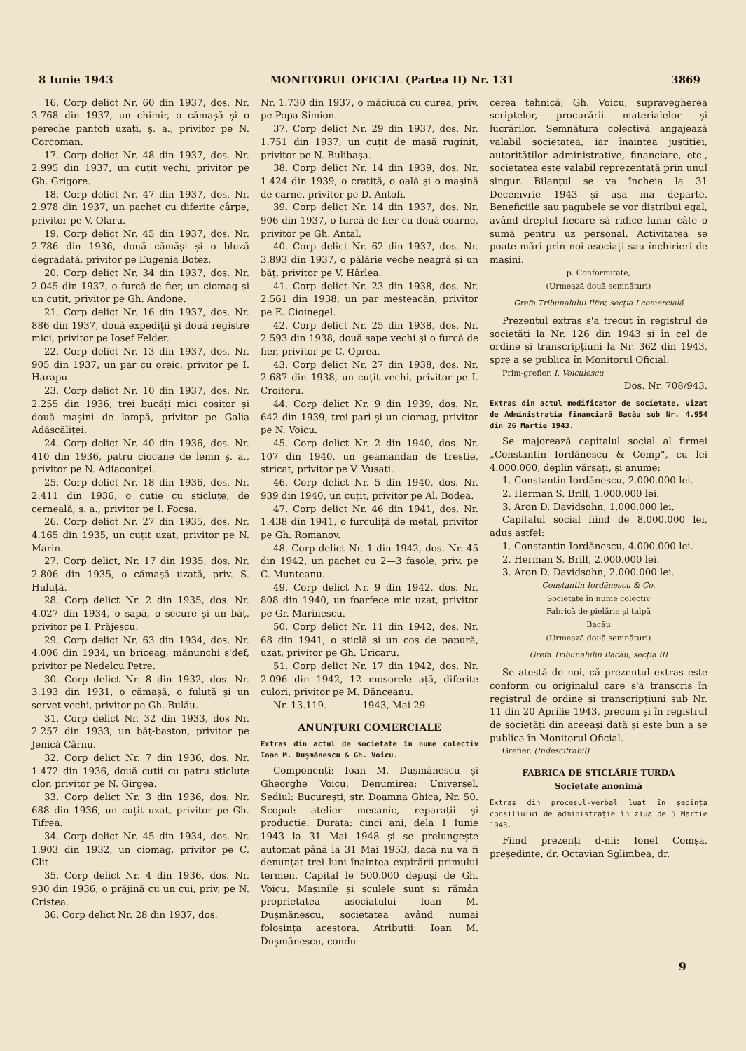8 Iunie 1943 MONITORUL OFICIAL (Partea II) Nr. 131 3869
16. Corp delict Nr. 60 din 1937, dos. Nr. 3.768 din 1937, un chimir, o cămașă și o pereche pantofi uzați, ș. a., privitor pe N. Corcoman.
17. Corp delict Nr. 48 din 1937, dos. Nr. 2.995 din 1937, un cuțit vechi, privitor pe Gh. Grigore.
18. Corp delict Nr. 47 din 1937, dos. Nr. 2.978 din 1937, un pachet cu diferite cârpe, privitor pe V. Olaru.
19. Corp delict Nr. 45 din 1937, dos. Nr. 2.786 din 1936, două cămăși și o bluză degradată, privitor pe Eugenia Botez.
20. Corp delict Nr. 34 din 1937, dos. Nr. 2.045 din 1937, o furcă de fier, un ciomag și un cuțit, privitor pe Gh. Andone.
21. Corp delict Nr. 16 din 1937, dos. Nr. 886 din 1937, două expediții și două registre mici, privitor pe Iosef Felder.
22. Corp delict Nr. 13 din 1937, dos. Nr. 905 din 1937, un par cu oreic, privitor pe I. Harapu.
23. Corp delict Nr. 10 din 1937, dos. Nr. 2.255 din 1936, trei bucăți mici cositor și două mașini de lampă, privitor pe Galia Adăscăliței.
24. Corp delict Nr. 40 din 1936, dos. Nr. 410 din 1936, patru ciocane de lemn ș. a., privitor pe N. Adiaconiței.
25. Corp delict Nr. 18 din 1936, dos. Nr. 2.411 din 1936, o cutie cu sticluțe, de cerneală, ș. a., privitor pe I. Focșa.
26. Corp delict Nr. 27 din 1935, dos. Nr. 4.165 din 1935, un cuțit uzat, privitor pe N. Marin.
27. Corp delict, Nr. 17 din 1935, dos. Nr. 2.806 din 1935, o cămașă uzată, priv. S. Huluță.
28. Corp delict Nr. 2 din 1935, dos. Nr. 4.027 din 1934, o sapă, o secure și un băț, privitor pe I. Prăjescu.
29. Corp delict Nr. 63 din 1934, dos. Nr. 4.006 din 1934, un briceag, mănunchi s'def, privitor pe Nedelcu Petre.
30. Corp delict Nr. 8 din 1932, dos. Nr. 3.193 din 1931, o cămașă, o fuluță și un șervet vechi, privitor pe Gh. Bulău.
31. Corp delict Nr. 32 din 1933, dos Nr. 2.257 din 1933, un băț-baston, privitor pe Jenică Cârnu.
32. Corp delict Nr. 7 din 1936, dos. Nr. 1.472 din 1936, două cutii cu patru sticluțe clor, privitor pe N. Girgea.
33. Corp delict Nr. 3 din 1936, dos. Nr. 688 din 1936, un cuțit uzat, privitor pe Gh. Tifrea.
34. Corp delict Nr. 45 din 1934, dos. Nr. 1.903 din 1932, un ciomag, privitor pe C. Clit.
35. Corp delict Nr. 4 din 1936, dos. Nr. 930 din 1936, o prăjină cu un cui, priv. pe N. Cristea.
36. Corp delict Nr. 28 din 1937, dos.
Nr. 1.730 din 1937, o măciucă cu curea, priv. pe Popa Simion.
37. Corp delict Nr. 29 din 1937, dos. Nr. 1.751 din 1937, un cuțit de masă ruginit, privitor pe N. Bulibașa.
38. Corp delict Nr. 14 din 1939, dos. Nr. 1.424 din 1939, o cratiță, o oală și o mașină de carne, privitor pe D. Antofi.
39. Corp delict Nr. 14 din 1937, dos. Nr. 906 din 1937, o furcă de fier cu două coarne, privitor pe Gh. Antal.
40. Corp delict Nr. 62 din 1937, dos. Nr. 3.893 din 1937, o pălărie veche neagră și un băț, privitor pe V. Hârlea.
41. Corp delict Nr. 23 din 1938, dos. Nr. 2.561 din 1938, un par mesteacăn, privitor pe E. Cioinegel.
42. Corp delict Nr. 25 din 1938, dos. Nr. 2.593 din 1938, două sape vechi și o furcă de fier, privitor pe C. Oprea.
43. Corp delict Nr. 27 din 1938, dos. Nr. 2.687 din 1938, un cuțit vechi, privitor pe I. Croitoru.
44. Corp delict Nr. 9 din 1939, dos. Nr. 642 din 1939, trei pari și un ciomag, privitor pe N. Voicu.
45. Corp delict Nr. 2 din 1940, dos. Nr. 107 din 1940, un geamandan de trestie, stricat, privitor pe V. Vusati.
46. Corp delict Nr. 5 din 1940, dos. Nr. 939 din 1940, un cuțit, privitor pe Al. Bodea.
47. Corp delict Nr. 46 din 1941, dos. Nr. 1.438 din 1941, o furculiță de metal, privitor pe Gh. Romanov.
48. Corp delict Nr. 1 din 1942, dos. Nr. 45 din 1942, un pachet cu 2—3 fasole, priv. pe C. Munteanu.
49. Corp delict Nr. 9 din 1942, dos. Nr. 808 din 1940, un foarfece mic uzat, privitor pe Gr. Marinescu.
50. Corp delict Nr. 11 din 1942, dos. Nr. 68 din 1941, o sticlă și un coș de papură, uzat, privitor pe Gh. Uricaru.
51. Corp delict Nr. 17 din 1942, dos. Nr. 2.096 din 1942, 12 mosorele ață, diferite culori, privitor pe M. Dănceanu.
Nr. 13.119. 1943, Mai 29.
ANUNȚURI COMERCIALE
Extras din actul de societate în nume colectiv Ioan M. Dușmănescu & Gh. Voicu.
Componenți: Ioan M. Dușmănescu și Gheorghe Voicu. Denumirea: Universel. Sediul: București, str. Doamna Ghica, Nr. 50. Scopul: atelier mecanic, reparații și producție. Durata: cinci ani, dela 1 Iunie 1943 la 31 Mai 1948 și se prelungește automat până la 31 Mai 1953, dacă nu va fi denunțat trei luni înaintea expirării primului termen. Capital le 500.000 depuși de Gh. Voicu. Mașinile și sculele sunt și rămân proprietatea asociatului Ioan M. Dușmănescu, societatea având numai folosința acestora. Atribuții: Ioan M. Dușmănescu, condu-
cerea tehnică; Gh. Voicu, supravegherea scriptelor, procurării materialelor și lucrărilor. Semnătura colectivă angajează valabil societatea, iar înaintea justiției, autorităților administrative, financiare, etc., societatea este valabil reprezentată prin unul singur. Bilanțul se va încheia la 31 Decemvrie 1943 și așa ma departe. Beneficiile sau pagubele se vor distribui egal, având dreptul fiecare să ridice lunar câte o sumă pentru uz personal. Activitatea se poate mări prin noi asociați sau închirieri de mașini.
p. Conformitate,
(Urmează două semnături)
Grefa Tribunalului Ilfov, secția I comercială
Prezentul extras s'a trecut în registrul de societăți la Nr. 126 din 1943 și în cel de ordine și transcripțiuni la Nr. 362 din 1943, spre a se publica în Monitorul Oficial.
Prim-grefier, I. Voiculescu
Dos. Nr. 708/943.
Extras din actul modificator de societate, vizat de Administrația financiară Bacău sub Nr. 4.954 din 26 Martie 1943.
Se majorează capitalul social al firmei „Constantin Iordănescu & Comp“, cu lei 4.000.000, deplin vărsați, și anume:
1. Constantin Iordănescu, 2.000.000 lei.
2. Herman S. Brill, 1.000.000 lei.
3. Aron D. Davidsohn, 1.000.000 lei.
Capitalul social fiind de 8.000.000 lei, adus astfel:
1. Constantin Iordănescu, 4.000.000 lei.
2. Herman S. Brill, 2.000.000 lei.
3. Aron D. Davidsohn, 2.000.000 lei.
Constantin Iordănescu & Co.
Societate în nume colectiv
Fabrică de pielărie și talpă
Bacău
(Urmează două semnături)
Grefa Tribunalului Bacău, secția III
Se atestă de noi, că prezentul extras este conform cu originalul care s'a transcris în registrul de ordine și transcripțiuni sub Nr. 11 din 20 Aprilie 1943, precum și în registrul de societăți din aceeași dată și este bun a se publica în Monitorul Oficial.
Grefier, (Indescifrabil)
FABRICA DE STICLĂRIE TURDA
Societate anonimă
Extras din procesul-verbal luat în ședința consiliului de administrație în ziua de 5 Martie 1943.
Fiind prezenți d-nii: Ionel Comșa, președinte, dr. Octavian Sglimbea, dr.
9